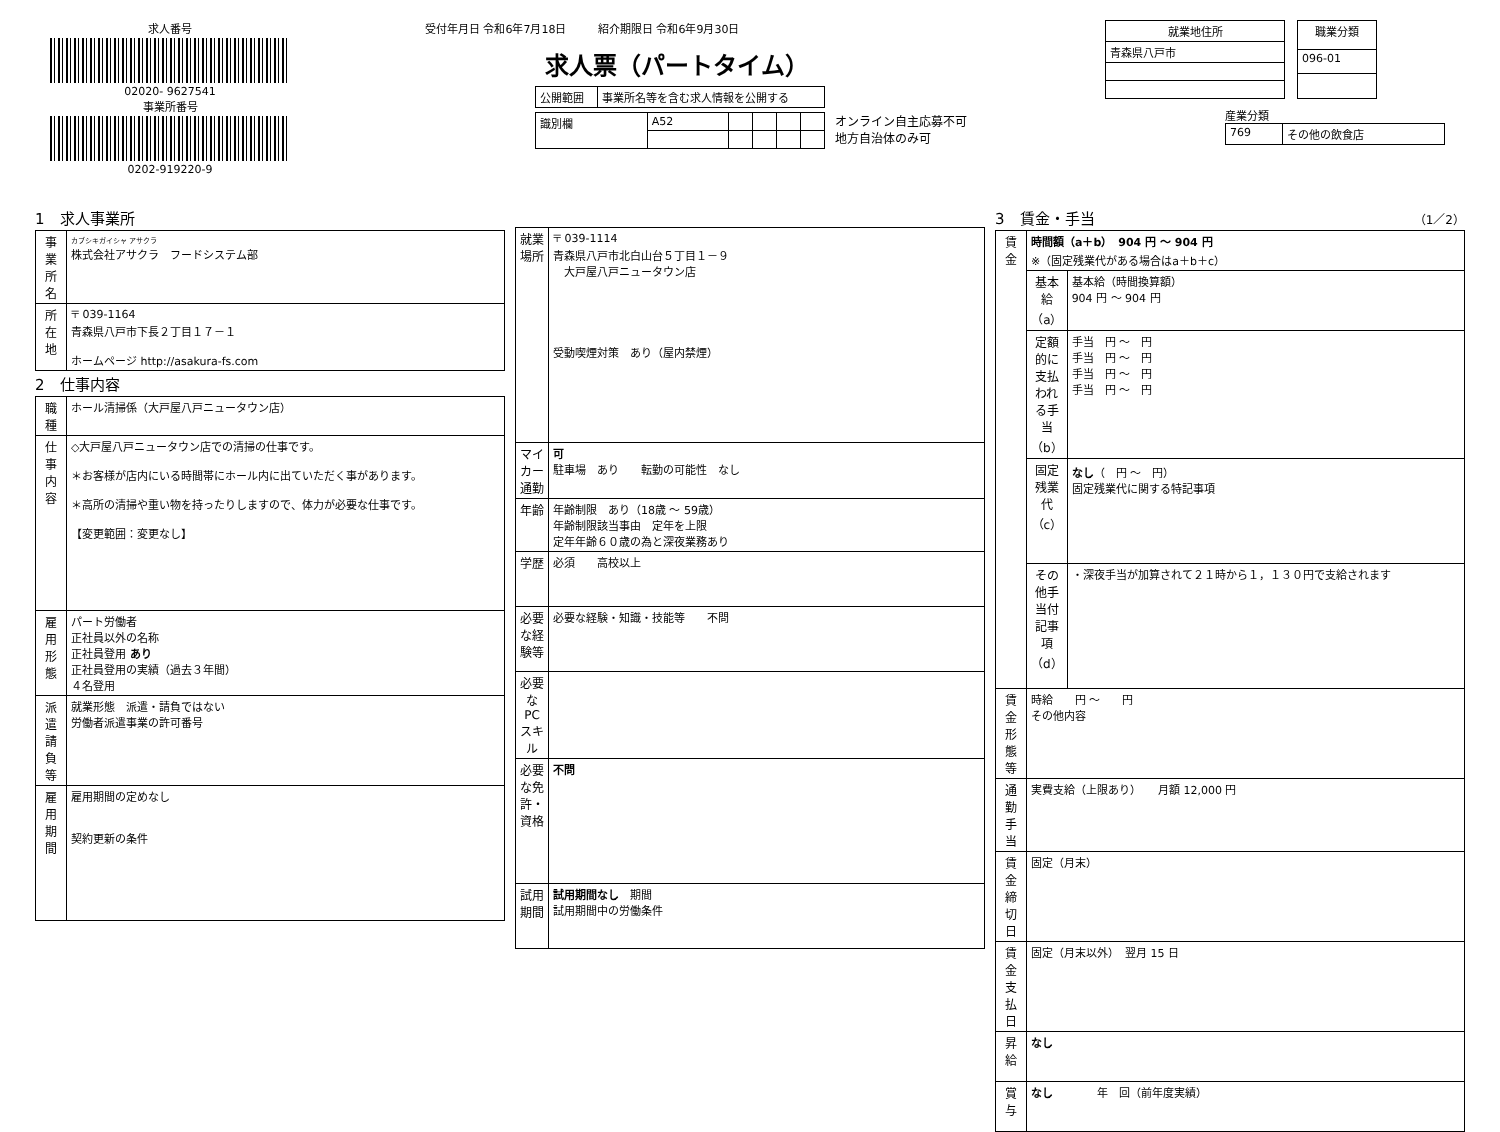求人番号
02020- 9627541
事業所番号
0202-919220-9
受付年月日 令和6年7月18日 紹介期限日 令和6年9月30日
求人票（パートタイム）
| 公開範囲 | 事業所名等を含む求人情報を公開する |
| 識別欄 | A52 | | | | |
オンライン自主応募不可
地方自治体のみ可
| 就業地住所 |
| --- |
| 青森県八戸市 |
| 職業分類 |
| --- |
| 096-01 |
産業分類
| 769 | その他の飲食店 |
1　求人事業所
| 事業所名 | カブシキガイシャ アサクラ 株式会社アサクラ フードシステム部 |
| 所在地 | 〒 039-1164 青森県八戸市下長２丁目１７－１ ホームページ http://asakura-fs.com |
2　仕事内容
| 職種 | ホール清掃係（大戸屋八戸ニュータウン店） |
| 仕事内容 | ◇大戸屋八戸ニュータウン店での清掃の仕事です。 ＊お客様が店内にいる時間帯にホール内に出ていただく事があります。 ＊高所の清掃や重い物を持ったりしますので、体力が必要な仕事です。 【変更範囲：変更なし】 |
| 雇用形態 | パート労働者 正社員以外の名称 正社員登用 あり 正社員登用の実績（過去３年間） ４名登用 |
| 派遣請負等 | 就業形態 派遣・請負ではない 労働者派遣事業の許可番号 |
| 雇用期間 | 雇用期間の定めなし 契約更新の条件 |
| 就業場所 | 〒 039-1114 青森県八戸市北白山台５丁目１－９ 大戸屋八戸ニュータウン店 受動喫煙対策 あり（屋内禁煙） |
| マイカー通勤 | 可 駐車場 あり 転勤の可能性 なし |
| 年齢 | 年齢制限 あり（18歳 ～ 59歳） 年齢制限該当事由 定年を上限 定年年齢６０歳の為と深夜業務あり |
| 学歴 | 必須 高校以上 |
| 必要な経験等 | 必要な経験・知識・技能等 不問 |
| 必要なPCスキル | |
| 必要な免許・資格 | 不問 |
| 試用期間 | 試用期間なし 期間 試用期間中の労働条件 |
3　賃金・手当 （1／2）
| 賃金 | 時間額（a＋b） 904 円 ～ 904 円 ※（固定残業代がある場合はa＋b＋c） | |
| | 基本給（a） | 基本給（時間換算額） 904 円 ～ 904 円 |
| | 定額的に支払われる手当（b） | 手当 円 ～ 円 手当 円 ～ 円 手当 円 ～ 円 手当 円 ～ 円 |
| | 固定残業代（c） | なし （ 円 ～ 円） 固定残業代に関する特記事項 |
| | その他手当付記事項（d） | ・深夜手当が加算されて２１時から１，１３０円で支給されます |
| 賃金形態等 | 時給 円 ～ 円 その他内容 | |
| 通勤手当 | 実費支給（上限あり） 月額 12,000 円 | |
| 賃金締切日 | 固定（月末） | |
| 賃金支払日 | 固定（月末以外） 翌月 15 日 | |
| 昇給 | なし | |
| 賞与 | なし 年 回（前年度実績） | |